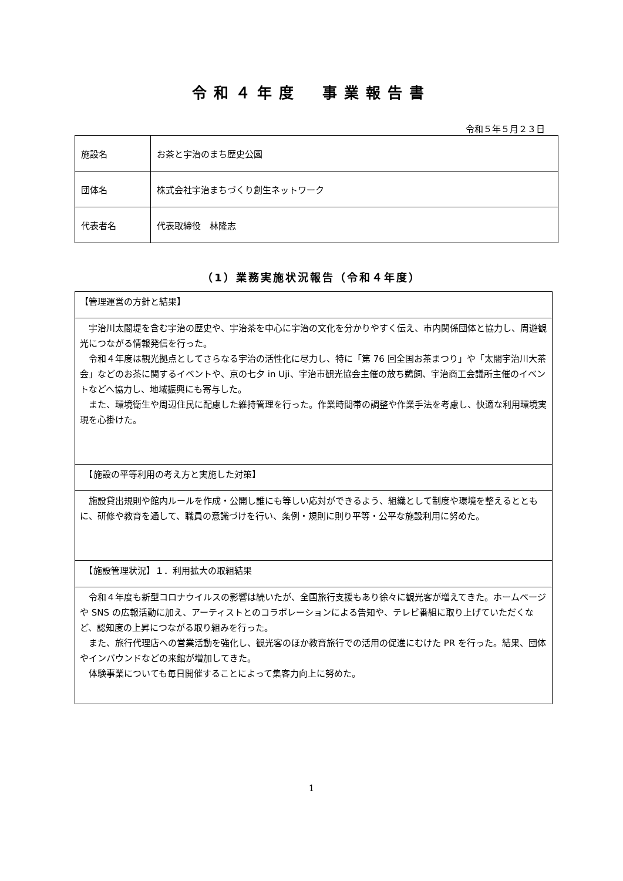令和４年度　事業報告書
令和５年５月２３日
| 施設名 | お茶と宇治のまち歴史公園 |
| 団体名 | 株式会社宇治まちづくり創生ネットワーク |
| 代表者名 | 代表取締役 林隆志 |
（1）業務実施状況報告（令和４年度）
| 【管理運営の方針と結果】 |
| 宇治川太閤堤を含む宇治の歴史や、宇治茶を中心に宇治の文化を分かりやすく伝え、市内関係団体と協力し、周遊観光につながる情報発信を行った。 令和４年度は観光拠点としてさらなる宇治の活性化に尽力し、特に「第 76 回全国お茶まつり」や「太閤宇治川大茶会」などのお茶に関するイベントや、京の七夕 in Uji、宇治市観光協会主催の放ち鵜飼、宇治商工会議所主催のイベントなどへ協力し、地域振興にも寄与した。 また、環境衛生や周辺住民に配慮した維持管理を行った。作業時間帯の調整や作業手法を考慮し、快適な利用環境実現を心掛けた。 |
| 【施設の平等利用の考え方と実施した対策】 |
| 施設貸出規則や館内ルールを作成・公開し誰にも等しい応対ができるよう、組織として制度や環境を整えるとともに、研修や教育を通して、職員の意識づけを行い、条例・規則に則り平等・公平な施設利用に努めた。 |
| 【施設管理状況】１．利用拡大の取組結果 |
| 令和４年度も新型コロナウイルスの影響は続いたが、全国旅行支援もあり徐々に観光客が増えてきた。ホームページや SNS の広報活動に加え、アーティストとのコラボレーションによる告知や、テレビ番組に取り上げていただくなど、認知度の上昇につながる取り組みを行った。 また、旅行代理店への営業活動を強化し、観光客のほか教育旅行での活用の促進にむけた PR を行った。結果、団体やインバウンドなどの来館が増加してきた。 体験事業についても毎日開催することによって集客力向上に努めた。 |
1